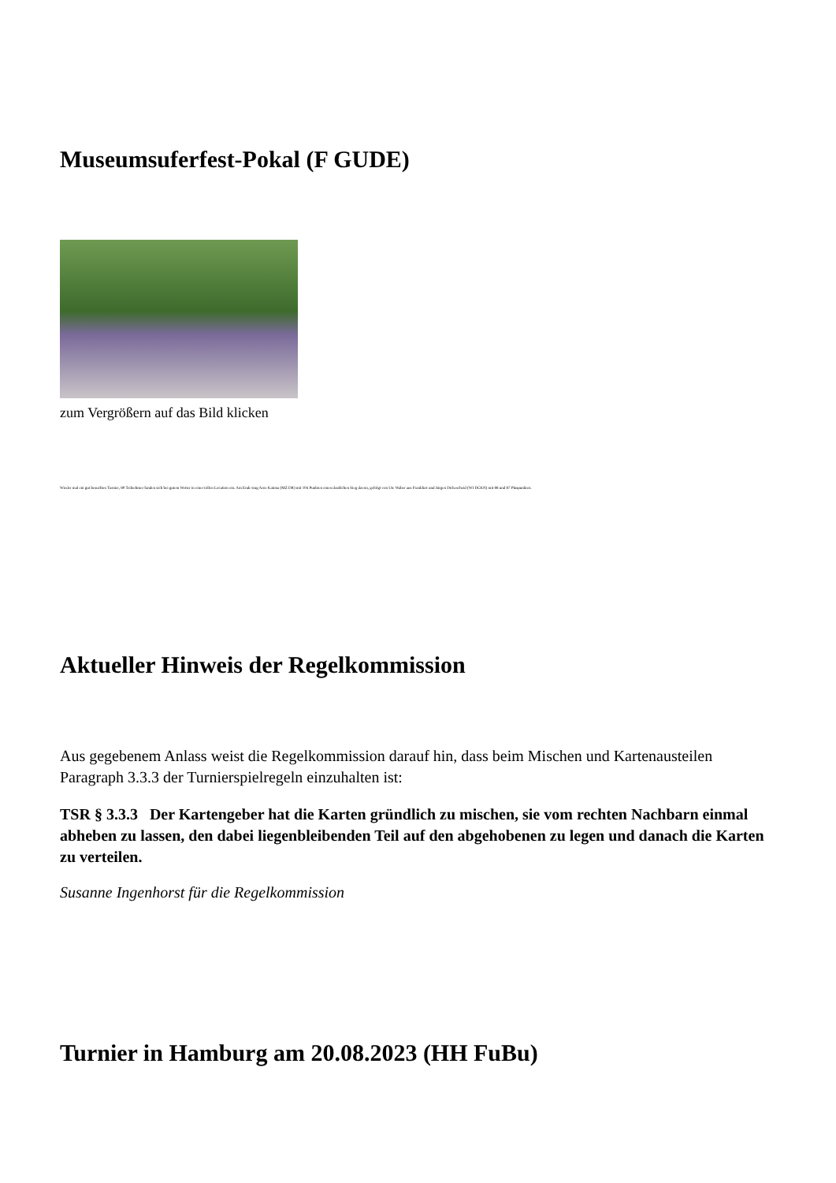Museumsuferfest-Pokal (F GUDE)
zum Vergrößern auf das Bild klicken
Wieder mal ein gut besuchtes Turnier, 80 Teilnehmer fanden sich bei gutem Wetter in einer tollen Location ein. Am Ende trug Arne Katona (MZ DR) mit 104 Punkten einen deutlichen Sieg davon, gefolgt von Ute Waber aus Frankfurt und Jürgen Dickescheid (WI DCKN) mit 88 und 87 Pluspunkten.
Aktueller Hinweis der Regelkommission
Aus gegebenem Anlass weist die Regelkommission darauf hin, dass beim Mischen und Kartenausteilen Paragraph 3.3.3 der Turnierspielregeln einzuhalten ist:
TSR § 3.3.3 Der Kartengeber hat die Karten gründlich zu mischen, sie vom rechten Nachbarn einmal abheben zu lassen, den dabei liegenbleibenden Teil auf den abgehobenen zu legen und danach die Karten zu verteilen.
Susanne Ingenhorst für die Regelkommission
Turnier in Hamburg am 20.08.2023 (HH FuBu)